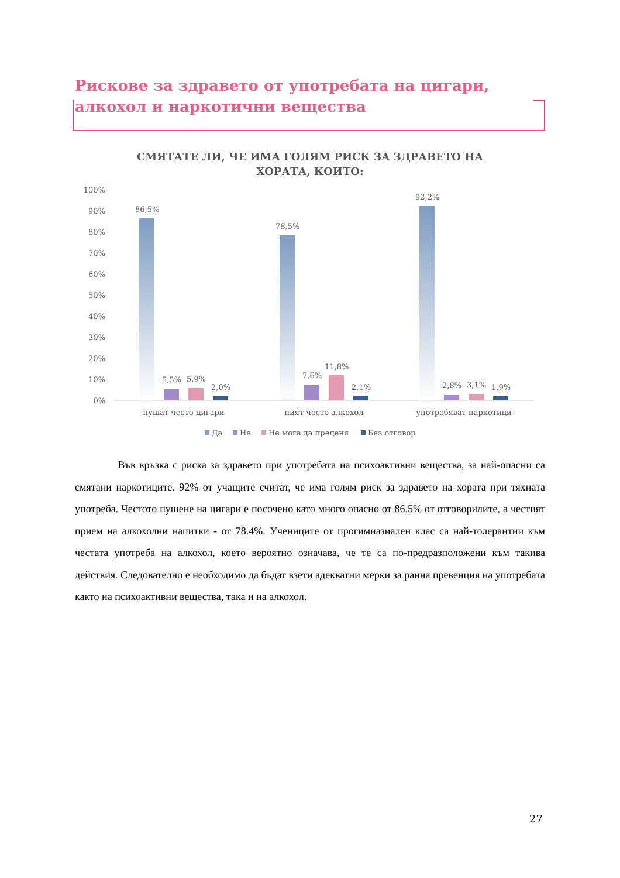Рискове за здравето от употребата на цигари, алкохол и наркотични вещества
СМЯТАТЕ ЛИ, ЧЕ ИМА ГОЛЯМ РИСК ЗА ЗДРАВЕТО НА ХОРАТА, КОИТО:
100%
90%
80%
70%
60%
50%
40%
30%
20%
10%
0%
86,5%
5,5%
5,9%
2,0%
78,5%
7,6%
11,8%
2,1%
92,2%
2,8%
3,1%
1,9%
пушат често цигари
пият често алкохол
употребяват наркотици
Да
Не
Не мога да преценя
Без отговор
Във връзка с риска за здравето при употребата на психоактивни вещества, за най-опасни са смятани наркотиците. 92% от учащите считат, че има голям риск за здравето на хората при тяхната употреба. Честото пушене на цигари е посочено като много опасно от 86.5% от отговорилите, а честият прием на алкохолни напитки - от 78.4%. Учениците от прогимназиален клас са най-толерантни към честата употреба на алкохол, което вероятно означава, че те са по-предразположени към такива действия. Следователно е необходимо да бъдат взети адекватни мерки за ранна превенция на употребата както на психоактивни вещества, така и на алкохол.
27